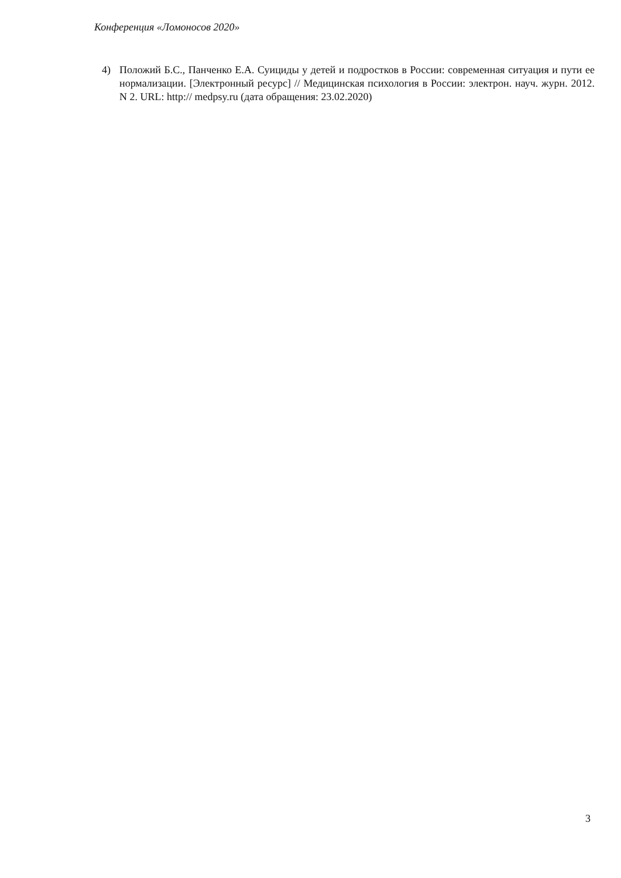Конференция «Ломоносов 2020»
4) Положий Б.С., Панченко Е.А. Суициды у детей и подростков в России: современная ситуация и пути ее нормализации. [Электронный ресурс] // Медицинская психология в России: электрон. науч. журн. 2012. N 2. URL: http:// medpsy.ru (дата обращения: 23.02.2020)
3